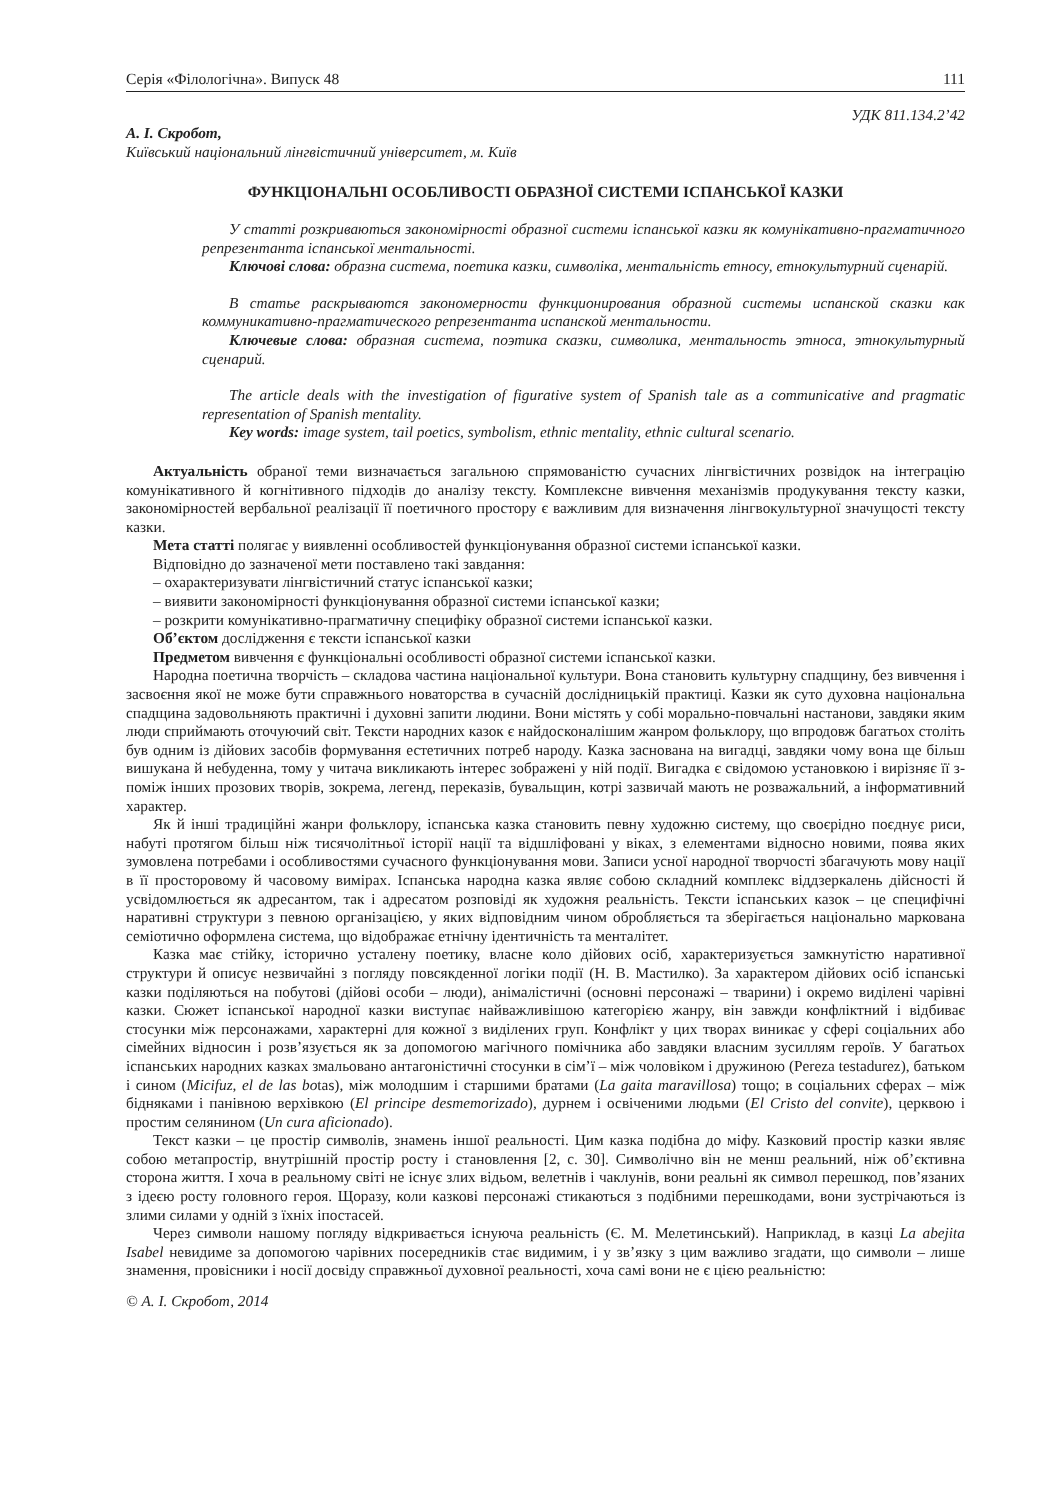Серія «Філологічна». Випуск 48 111
УДК 811.134.2’42
А. І. Скробот,
Київський національний лінгвістичний університет, м. Київ
ФУНКЦІОНАЛЬНІ ОСОБЛИВОСТІ ОБРАЗНОЇ СИСТЕМИ ІСПАНСЬКОЇ КАЗКИ
У статті розкриваються закономірності образної системи іспанської казки як комунікативно-прагматичного репрезентанта іспанської ментальності.
Ключові слова: образна система, поетика казки, символіка, ментальність етносу, етнокультурний сценарій.
В статье раскрываются закономерности функционирования образной системы испанской сказки как коммуникативно-прагматического репрезентанта испанской ментальности.
Ключевые слова: образная система, поэтика сказки, символика, ментальность этноса, этнокультурный сценарий.
The article deals with the investigation of figurative system of Spanish tale as a communicative and pragmatic representation of Spanish mentality.
Key words: image system, tail poetics, symbolism, ethnic mentality, ethnic cultural scenario.
Актуальність обраної теми визначається загальною спрямованістю сучасних лінгвістичних розвідок на інтеграцію комунікативного й когнітивного підходів до аналізу тексту. Комплексне вивчення механізмів продукування тексту казки, закономірностей вербальної реалізації її поетичного простору є важливим для визначення лінгвокультурної значущості тексту казки.
Мета статті полягає у виявленні особливостей функціонування образної системи іспанської казки.
Відповідно до зазначеної мети поставлено такі завдання:
– охарактеризувати лінгвістичний статус іспанської казки;
– виявити закономірності функціонування образної системи іспанської казки;
– розкрити комунікативно-прагматичну специфіку образної системи іспанської казки.
Об’єктом дослідження є тексти іспанської казки
Предметом вивчення є функціональні особливості образної системи іспанської казки.
Народна поетична творчість – складова частина національної культури. Вона становить культурну спадщину, без вивчення і засвоєння якої не може бути справжнього новаторства в сучасній дослідницькій практиці. Казки як суто духовна національна спадщина задовольняють практичні і духовні запити людини. Вони містять у собі морально-повчальні настанови, завдяки яким люди сприймають оточуючий світ. Тексти народних казок є найдосконалішим жанром фольклору, що впродовж багатьох століть був одним із дійових засобів формування естетичних потреб народу. Казка заснована на вигадці, завдяки чому вона ще більш вишукана й небуденна, тому у читача викликають інтерес зображені у ній події. Вигадка є свідомою установкою і вирізняє її з-поміж інших прозових творів, зокрема, легенд, переказів, бувальщин, котрі зазвичай мають не розважальний, а інформативний характер.
Як й інші традиційні жанри фольклору, іспанська казка становить певну художню систему, що своєрідно поєднує риси, набуті протягом більш ніж тисячолітньої історії нації та відшліфовані у віках, з елементами відносно новими, поява яких зумовлена потребами і особливостями сучасного функціонування мови. Записи усної народної творчості збагачують мову нації в її просторовому й часовому вимірах. Іспанська народна казка являє собою складний комплекс віддзеркалень дійсності й усвідомлюється як адресантом, так і адресатом розповіді як художня реальність. Тексти іспанських казок – це специфічні наративні структури з певною організацією, у яких відповідним чином обробляється та зберігається національно маркована семіотично оформлена система, що відображає етнічну ідентичність та менталітет.
Казка має стійку, історично усталену поетику, власне коло дійових осіб, характеризується замкнутістю наративної структури й описує незвичайні з погляду повсякденної логіки події (Н. В. Мастилко). За характером дійових осіб іспанські казки поділяються на побутові (дійові особи – люди), анімалістичні (основні персонажі – тварини) і окремо виділені чарівні казки. Сюжет іспанської народної казки виступає найважливішою категорією жанру, він завжди конфліктний і відбиває стосунки між персонажами, характерні для кожної з виділених груп. Конфлікт у цих творах виникає у сфері соціальних або сімейних відносин і розв’язується як за допомогою магічного помічника або завдяки власним зусиллям героїв. У багатьох іспанських народних казках змальовано антагоністичні стосунки в сім’ї – між чоловіком і дружиною (Pereza testadurez), батьком і сином (Micifuz, el de las botas), між молодшим і старшими братами (La gaita maravillosa) тощо; в соціальних сферах – між бідняками і панівною верхівкою (El prіncipe desmemorizado), дурнем і освіченими людьми (El Cristo del convite), церквою і простим селянином (Un cura aficionado).
Текст казки – це простір символів, знамень іншої реальності. Цим казка подібна до міфу. Казковий простір казки являє собою метапростір, внутрішній простір росту і становлення [2, с. 30]. Символічно він не менш реальний, ніж об’єктивна сторона життя. І хоча в реальному світі не існує злих відьом, велетнів і чаклунів, вони реальні як символ перешкод, пов’язаних з ідеєю росту головного героя. Щоразу, коли казкові персонажі стикаються з подібними перешкодами, вони зустрічаються із злими силами у одній з їхніх іпостасей.
Через символи нашому погляду відкривається існуюча реальність (Є. М. Мелетинський). Наприклад, в казці La abejita Isabel невидиме за допомогою чарівних посередників стає видимим, і у зв’язку з цим важливо згадати, що символи – лише знамення, провісники і носії досвіду справжньої духовної реальності, хоча самі вони не є цією реальністю:
© А. І. Скробот, 2014